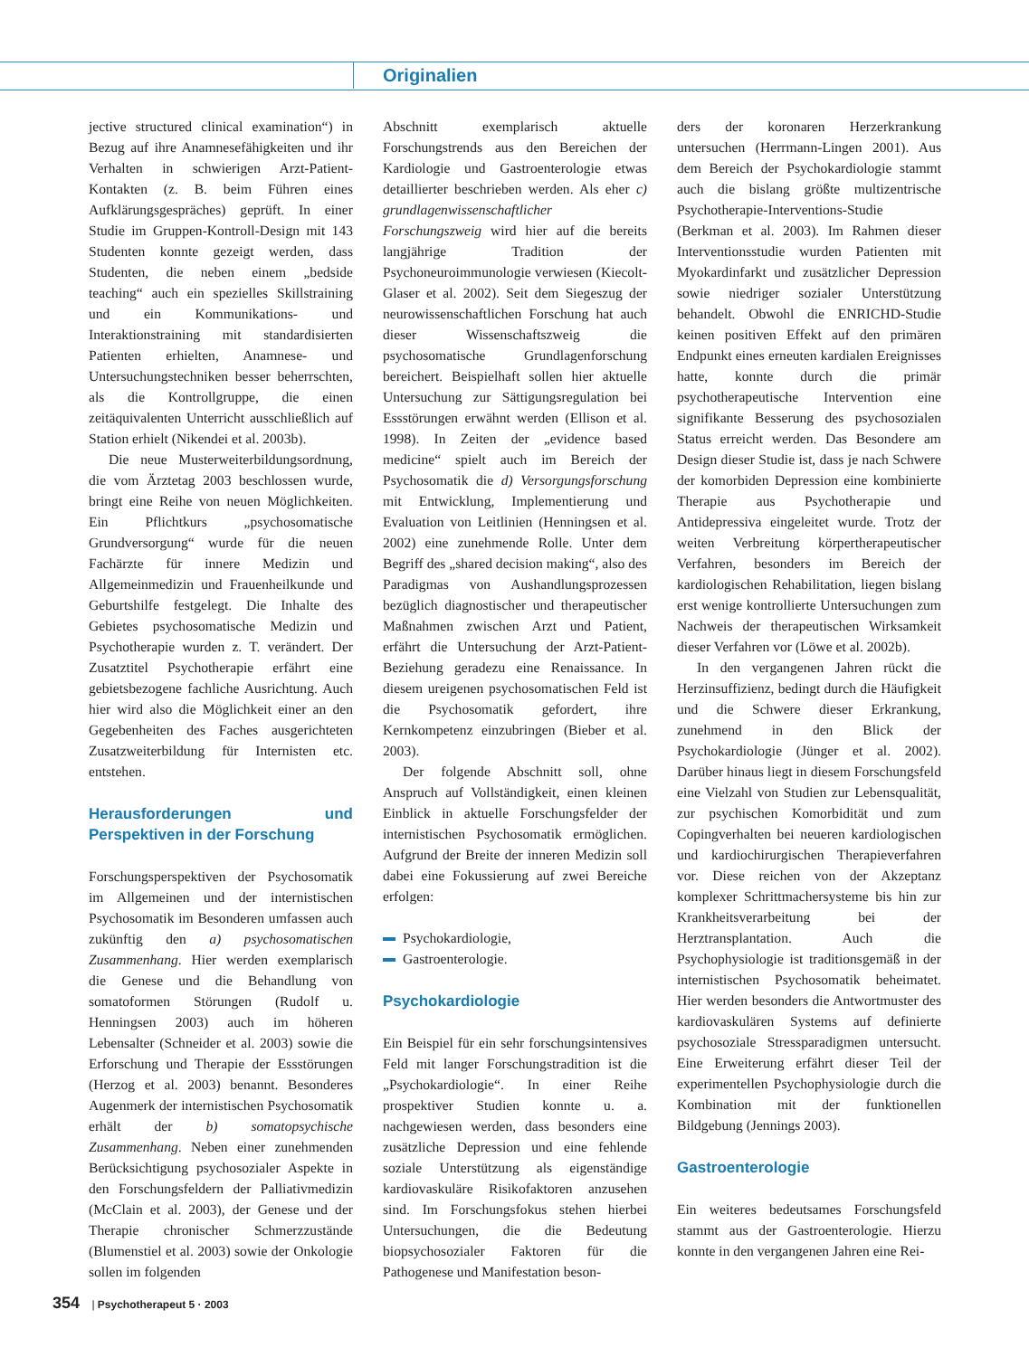Originalien
jective structured clinical examination“) in Bezug auf ihre Anamnesefähigkeiten und ihr Verhalten in schwierigen Arzt-Patient-Kontakten (z. B. beim Führen eines Aufklärungsgespräches) geprüft. In einer Studie im Gruppen-Kontroll-Design mit 143 Studenten konnte gezeigt werden, dass Studenten, die neben einem „bedside teaching“ auch ein spezielles Skillstraining und ein Kommunikations- und Interaktionstraining mit standardisierten Patienten erhielten, Anamnese- und Untersuchungstechniken besser beherrschten, als die Kontrollgruppe, die einen zeitäquivalenten Unterricht ausschließlich auf Station erhielt (Nikendei et al. 2003b).
Die neue Musterweiterbildungsordnung, die vom Ärztetag 2003 beschlossen wurde, bringt eine Reihe von neuen Möglichkeiten. Ein Pflichtkurs „psychosomatische Grundversorgung“ wurde für die neuen Fachärzte für innere Medizin und Allgemeinmedizin und Frauenheilkunde und Geburtshilfe festgelegt. Die Inhalte des Gebietes psychosomatische Medizin und Psychotherapie wurden z. T. verändert. Der Zusatztitel Psychotherapie erfährt eine gebietsbezogene fachliche Ausrichtung. Auch hier wird also die Möglichkeit einer an den Gegebenheiten des Faches ausgerichteten Zusatzweiterbildung für Internisten etc. entstehen.
Herausforderungen und Perspektiven in der Forschung
Forschungsperspektiven der Psychosomatik im Allgemeinen und der internistischen Psychosomatik im Besonderen umfassen auch zukünftig den a) psychosomatischen Zusammenhang. Hier werden exemplarisch die Genese und die Behandlung von somatoformen Störungen (Rudolf u. Henningsen 2003) auch im höheren Lebensalter (Schneider et al. 2003) sowie die Erforschung und Therapie der Essstörungen (Herzog et al. 2003) benannt. Besonderes Augenmerk der internistischen Psychosomatik erhält der b) somatopsychische Zusammenhang. Neben einer zunehmenden Berücksichtigung psychosozialer Aspekte in den Forschungsfeldern der Palliativmedizin (McClain et al. 2003), der Genese und der Therapie chronischer Schmerzzustände (Blumenstiel et al. 2003) sowie der Onkologie sollen im folgenden
Abschnitt exemplarisch aktuelle Forschungstrends aus den Bereichen der Kardiologie und Gastroenterologie etwas detaillierter beschrieben werden. Als eher c) grundlagenwissenschaftlicher Forschungszweig wird hier auf die bereits langjährige Tradition der Psychoneuroimmunologie verwiesen (Kiecolt-Glaser et al. 2002). Seit dem Siegeszug der neurowissenschaftlichen Forschung hat auch dieser Wissenschaftszweig die psychosomatische Grundlagenforschung bereichert. Beispielhaft sollen hier aktuelle Untersuchung zur Sättigungsregulation bei Essstörungen erwähnt werden (Ellison et al. 1998). In Zeiten der „evidence based medicine“ spielt auch im Bereich der Psychosomatik die d) Versorgungsforschung mit Entwicklung, Implementierung und Evaluation von Leitlinien (Henningsen et al. 2002) eine zunehmende Rolle. Unter dem Begriff des „shared decision making“, also des Paradigmas von Aushandlungsprozessen bezüglich diagnostischer und therapeutischer Maßnahmen zwischen Arzt und Patient, erfährt die Untersuchung der Arzt-Patient-Beziehung geradezu eine Renaissance. In diesem ureigenen psychosomatischen Feld ist die Psychosomatik gefordert, ihre Kernkompetenz einzubringen (Bieber et al. 2003).
Der folgende Abschnitt soll, ohne Anspruch auf Vollständigkeit, einen kleinen Einblick in aktuelle Forschungsfelder der internistischen Psychosomatik ermöglichen. Aufgrund der Breite der inneren Medizin soll dabei eine Fokussierung auf zwei Bereiche erfolgen:
Psychokardiologie,
Gastroenterologie.
Psychokardiologie
Ein Beispiel für ein sehr forschungsintensives Feld mit langer Forschungstradition ist die „Psychokardiologie“. In einer Reihe prospektiver Studien konnte u. a. nachgewiesen werden, dass besonders eine zusätzliche Depression und eine fehlende soziale Unterstützung als eigenständige kardiovaskuläre Risikofaktoren anzusehen sind. Im Forschungsfokus stehen hierbei Untersuchungen, die die Bedeutung biopsychosozialer Faktoren für die Pathogenese und Manifestation beson-
ders der koronaren Herzerkrankung untersuchen (Herrmann-Lingen 2001). Aus dem Bereich der Psychokardiologie stammt auch die bislang größte multizentrische Psychotherapie-Interventions-Studie (Berkman et al. 2003). Im Rahmen dieser Interventionsstudie wurden Patienten mit Myokardinfarkt und zusätzlicher Depression sowie niedriger sozialer Unterstützung behandelt. Obwohl die ENRICHD-Studie keinen positiven Effekt auf den primären Endpunkt eines erneuten kardialen Ereignisses hatte, konnte durch die primär psychotherapeutische Intervention eine signifikante Besserung des psychosozialen Status erreicht werden. Das Besondere am Design dieser Studie ist, dass je nach Schwere der komorbiden Depression eine kombinierte Therapie aus Psychotherapie und Antidepressiva eingeleitet wurde. Trotz der weiten Verbreitung körpertherapeutischer Verfahren, besonders im Bereich der kardiologischen Rehabilitation, liegen bislang erst wenige kontrollierte Untersuchungen zum Nachweis der therapeutischen Wirksamkeit dieser Verfahren vor (Löwe et al. 2002b).
In den vergangenen Jahren rückt die Herzinsuffizienz, bedingt durch die Häufigkeit und die Schwere dieser Erkrankung, zunehmend in den Blick der Psychokardiologie (Jünger et al. 2002). Darüber hinaus liegt in diesem Forschungsfeld eine Vielzahl von Studien zur Lebensqualität, zur psychischen Komorbidität und zum Copingverhalten bei neueren kardiologischen und kardiochirurgischen Therapieverfahren vor. Diese reichen von der Akzeptanz komplexer Schrittmachersysteme bis hin zur Krankheitsverarbeitung bei der Herztransplantation. Auch die Psychophysiologie ist traditionsgemäß in der internistischen Psychosomatik beheimatet. Hier werden besonders die Antwortmuster des kardiovaskulären Systems auf definierte psychosoziale Stressparadigmen untersucht. Eine Erweiterung erfährt dieser Teil der experimentellen Psychophysiologie durch die Kombination mit der funktionellen Bildgebung (Jennings 2003).
Gastroenterologie
Ein weiteres bedeutsames Forschungsfeld stammt aus der Gastroenterologie. Hierzu konnte in den vergangenen Jahren eine Rei-
354 | Psychotherapeut 5 · 2003